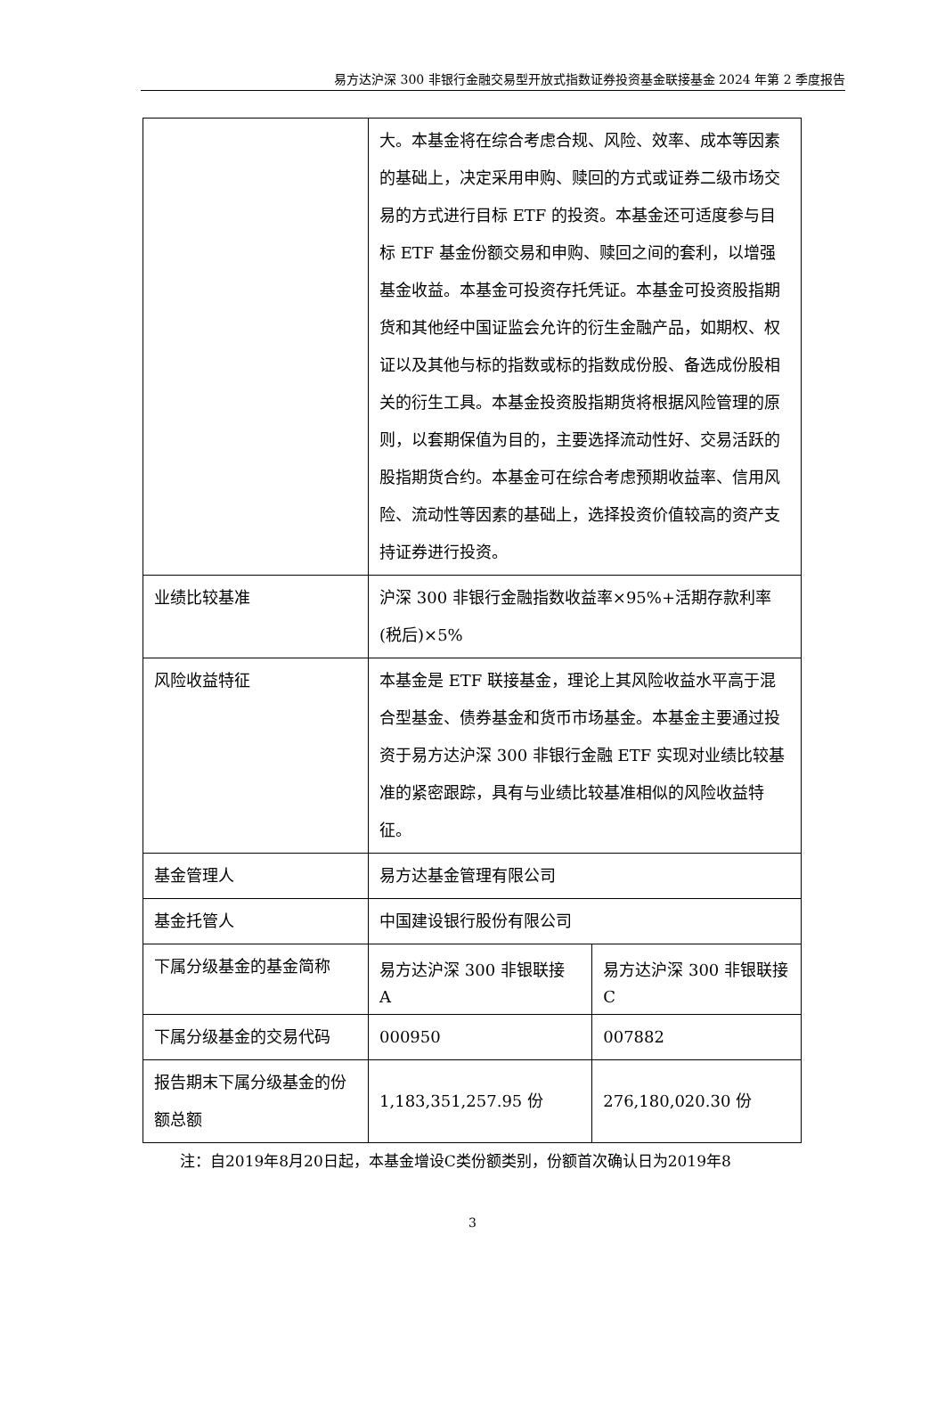易方达沪深 300 非银行金融交易型开放式指数证券投资基金联接基金 2024 年第 2 季度报告
| | 大。本基金将在综合考虑合规、风险、效率、成本等因素的基础上，决定采用申购、赎回的方式或证券二级市场交易的方式进行目标 ETF 的投资。本基金还可适度参与目标 ETF 基金份额交易和申购、赎回之间的套利，以增强基金收益。本基金可投资存托凭证。本基金可投资股指期货和其他经中国证监会允许的衍生金融产品，如期权、权证以及其他与标的指数或标的指数成份股、备选成份股相关的衍生工具。本基金投资股指期货将根据风险管理的原则，以套期保值为目的，主要选择流动性好、交易活跃的股指期货合约。本基金可在综合考虑预期收益率、信用风险、流动性等因素的基础上，选择投资价值较高的资产支持证券进行投资。 | |
| 业绩比较基准 | 沪深 300 非银行金融指数收益率×95%+活期存款利率(税后)×5% | |
| 风险收益特征 | 本基金是 ETF 联接基金，理论上其风险收益水平高于混合型基金、债券基金和货币市场基金。本基金主要通过投资于易方达沪深 300 非银行金融 ETF 实现对业绩比较基准的紧密跟踪，具有与业绩比较基准相似的风险收益特征。 | |
| 基金管理人 | 易方达基金管理有限公司 | |
| 基金托管人 | 中国建设银行股份有限公司 | |
| 下属分级基金的基金简称 | 易方达沪深 300 非银联接 A | 易方达沪深 300 非银联接 C |
| 下属分级基金的交易代码 | 000950 | 007882 |
| 报告期末下属分级基金的份额总额 | 1,183,351,257.95 份 | 276,180,020.30 份 |
注：自2019年8月20日起，本基金增设C类份额类别，份额首次确认日为2019年8
3